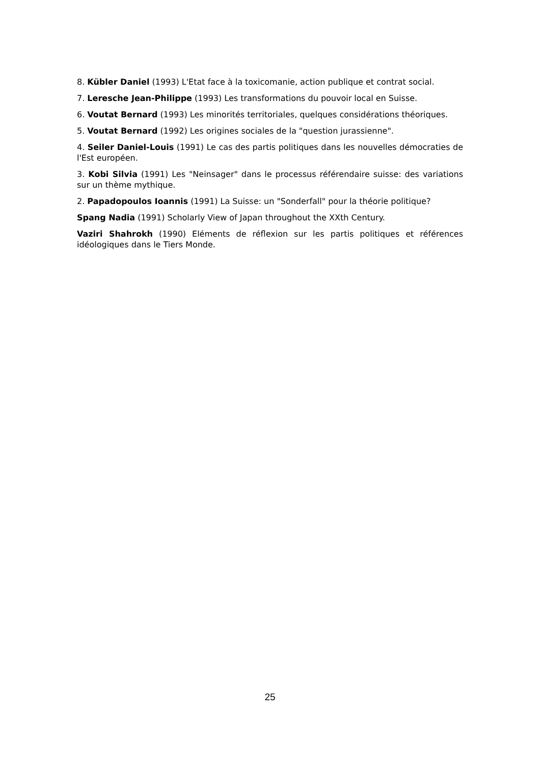8. Kübler Daniel (1993) L'Etat face à la toxicomanie, action publique et contrat social.
7. Leresche Jean-Philippe (1993) Les transformations du pouvoir local en Suisse.
6. Voutat Bernard (1993) Les minorités territoriales, quelques considérations théoriques.
5. Voutat Bernard (1992) Les origines sociales de la "question jurassienne".
4. Seiler Daniel-Louis (1991) Le cas des partis politiques dans les nouvelles démocraties de l'Est européen.
3. Kobi Silvia (1991) Les "Neinsager" dans le processus référendaire suisse: des variations sur un thème mythique.
2. Papadopoulos Ioannis (1991) La Suisse: un "Sonderfall" pour la théorie politique?
Spang Nadia (1991) Scholarly View of Japan throughout the XXth Century.
Vaziri Shahrokh (1990) Eléments de réflexion sur les partis politiques et références idéologiques dans le Tiers Monde.
25